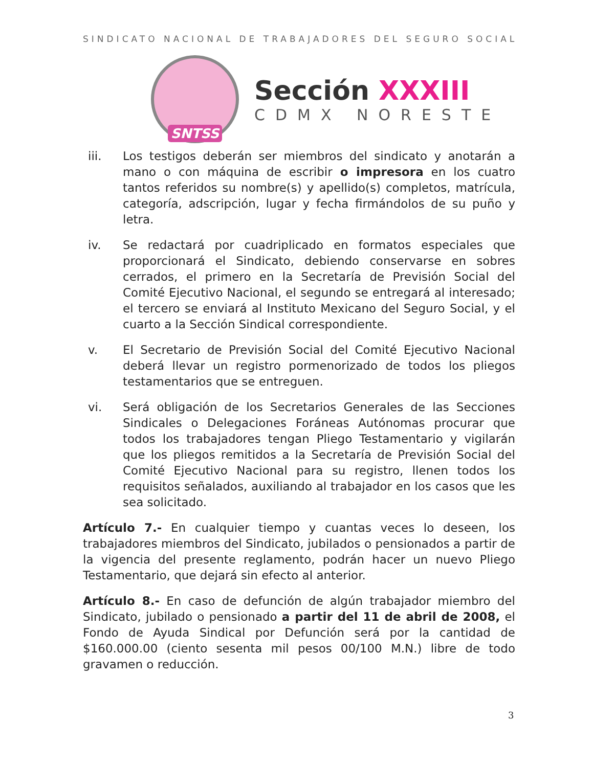SINDICATO NACIONAL DE TRABAJADORES DEL SEGURO SOCIAL
SNTSS
Sección XXXIII
CDMX NORESTE
iii. Los testigos deberán ser miembros del sindicato y anotarán a mano o con máquina de escribir o impresora en los cuatro tantos referidos su nombre(s) y apellido(s) completos, matrícula, categoría, adscripción, lugar y fecha firmándolos de su puño y letra.
iv. Se redactará por cuadriplicado en formatos especiales que proporcionará el Sindicato, debiendo conservarse en sobres cerrados, el primero en la Secretaría de Previsión Social del Comité Ejecutivo Nacional, el segundo se entregará al interesado; el tercero se enviará al Instituto Mexicano del Seguro Social, y el cuarto a la Sección Sindical correspondiente.
v. El Secretario de Previsión Social del Comité Ejecutivo Nacional deberá llevar un registro pormenorizado de todos los pliegos testamentarios que se entreguen.
vi. Será obligación de los Secretarios Generales de las Secciones Sindicales o Delegaciones Foráneas Autónomas procurar que todos los trabajadores tengan Pliego Testamentario y vigilarán que los pliegos remitidos a la Secretaría de Previsión Social del Comité Ejecutivo Nacional para su registro, llenen todos los requisitos señalados, auxiliando al trabajador en los casos que les sea solicitado.
Artículo 7.- En cualquier tiempo y cuantas veces lo deseen, los trabajadores miembros del Sindicato, jubilados o pensionados a partir de la vigencia del presente reglamento, podrán hacer un nuevo Pliego Testamentario, que dejará sin efecto al anterior.
Artículo 8.- En caso de defunción de algún trabajador miembro del Sindicato, jubilado o pensionado a partir del 11 de abril de 2008, el Fondo de Ayuda Sindical por Defunción será por la cantidad de $160.000.00 (ciento sesenta mil pesos 00/100 M.N.) libre de todo gravamen o reducción.
3